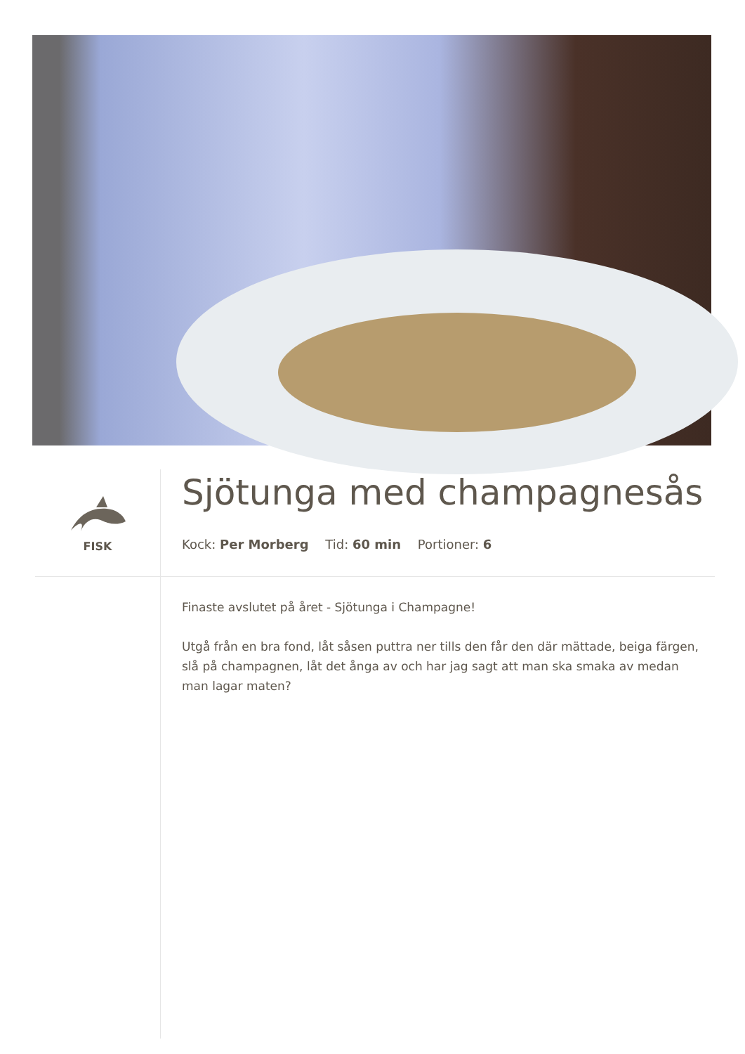FISK
Sjötunga med champagnesås
Kock: Per Morberg Tid: 60 min Portioner: 6
Finaste avslutet på året - Sjötunga i Champagne!
Utgå från en bra fond, låt såsen puttra ner tills den får den där mättade, beiga färgen, slå på champagnen, låt det ånga av och har jag sagt att man ska smaka av medan man lagar maten?